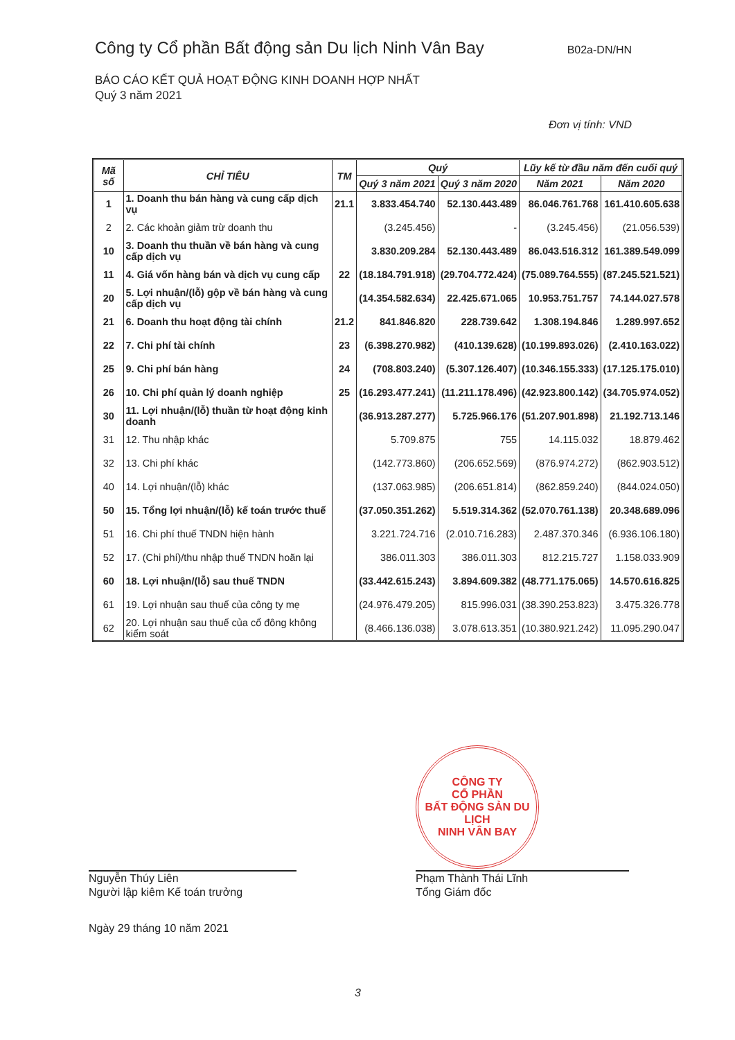Công ty Cổ phần Bất động sản Du lịch Ninh Vân Bay B02a-DN/HN
BÁO CÁO KẾT QUẢ HOẠT ĐỘNG KINH DOANH HỢP NHẤT
Quý 3 năm 2021
Đơn vị tính: VND
| Mã số | CHỈ TIÊU | TM | Quý | | Lũy kế từ đầu năm đến cuối quý | |
| --- | --- | --- | --- | --- | --- | --- |
| | | | Quý 3 năm 2021 | Quý 3 năm 2020 | Năm 2021 | Năm 2020 |
| 1 | 1. Doanh thu bán hàng và cung cấp dịch vụ | 21.1 | 3.833.454.740 | 52.130.443.489 | 86.046.761.768 | 161.410.605.638 |
| 2 | 2. Các khoản giảm trừ doanh thu | | (3.245.456) | - | (3.245.456) | (21.056.539) |
| 10 | 3. Doanh thu thuần về bán hàng và cung cấp dịch vụ | | 3.830.209.284 | 52.130.443.489 | 86.043.516.312 | 161.389.549.099 |
| 11 | 4. Giá vốn hàng bán và dịch vụ cung cấp | 22 | (18.184.791.918) | (29.704.772.424) | (75.089.764.555) | (87.245.521.521) |
| 20 | 5. Lợi nhuận/(lỗ) gộp về bán hàng và cung cấp dịch vụ | | (14.354.582.634) | 22.425.671.065 | 10.953.751.757 | 74.144.027.578 |
| 21 | 6. Doanh thu hoạt động tài chính | 21.2 | 841.846.820 | 228.739.642 | 1.308.194.846 | 1.289.997.652 |
| 22 | 7. Chi phí tài chính | 23 | (6.398.270.982) | (410.139.628) | (10.199.893.026) | (2.410.163.022) |
| 25 | 9. Chi phí bán hàng | 24 | (708.803.240) | (5.307.126.407) | (10.346.155.333) | (17.125.175.010) |
| 26 | 10. Chi phí quản lý doanh nghiệp | 25 | (16.293.477.241) | (11.211.178.496) | (42.923.800.142) | (34.705.974.052) |
| 30 | 11. Lợi nhuận/(lỗ) thuần từ hoạt động kinh doanh | | (36.913.287.277) | 5.725.966.176 | (51.207.901.898) | 21.192.713.146 |
| 31 | 12. Thu nhập khác | | 5.709.875 | 755 | 14.115.032 | 18.879.462 |
| 32 | 13. Chi phí khác | | (142.773.860) | (206.652.569) | (876.974.272) | (862.903.512) |
| 40 | 14. Lợi nhuận/(lỗ) khác | | (137.063.985) | (206.651.814) | (862.859.240) | (844.024.050) |
| 50 | 15. Tổng lợi nhuận/(lỗ) kế toán trước thuế | | (37.050.351.262) | 5.519.314.362 | (52.070.761.138) | 20.348.689.096 |
| 51 | 16. Chi phí thuế TNDN hiện hành | | 3.221.724.716 | (2.010.716.283) | 2.487.370.346 | (6.936.106.180) |
| 52 | 17. (Chi phí)/thu nhập thuế TNDN hoãn lại | | 386.011.303 | 386.011.303 | 812.215.727 | 1.158.033.909 |
| 60 | 18. Lợi nhuận/(lỗ) sau thuế TNDN | | (33.442.615.243) | 3.894.609.382 | (48.771.175.065) | 14.570.616.825 |
| 61 | 19. Lợi nhuận sau thuế của công ty mẹ | | (24.976.479.205) | 815.996.031 | (38.390.253.823) | 3.475.326.778 |
| 62 | 20. Lợi nhuận sau thuế của cổ đông không kiểm soát | | (8.466.136.038) | 3.078.613.351 | (10.380.921.242) | 11.095.290.047 |
CÔNG TY
CỔ PHẦN
BẤT ĐỘNG SẢN DU LỊCH
NINH VÂN BAY
Nguyễn Thúy Liên
Người lập kiêm Kế toán trưởng
Phạm Thành Thái Lĩnh
Tổng Giám đốc
Ngày 29 tháng 10 năm 2021
3